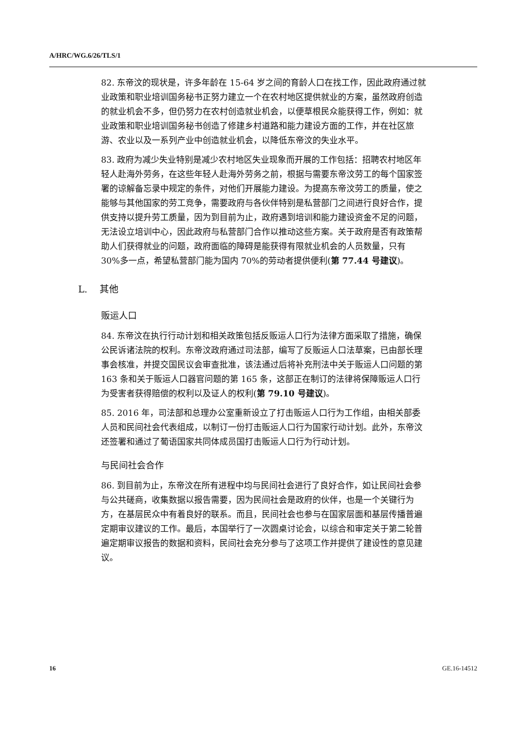A/HRC/WG.6/26/TLS/1
82. 东帝汶的现状是，许多年龄在 15-64 岁之间的育龄人口在找工作，因此政府通过就业政策和职业培训国务秘书正努力建立一个在农村地区提供就业的方案，虽然政府创造的就业机会不多，但仍努力在农村创造就业机会，以便草根民众能获得工作，例如：就业政策和职业培训国务秘书创造了修建乡村道路和能力建设方面的工作，并在社区旅游、农业以及一系列产业中创造就业机会，以降低东帝汶的失业水平。
83. 政府为减少失业特别是减少农村地区失业现象而开展的工作包括：招聘农村地区年轻人赴海外劳务，在这些年轻人赴海外劳务之前，根据与需要东帝汶劳工的每个国家签署的谅解备忘录中规定的条件，对他们开展能力建设。为提高东帝汶劳工的质量，使之能够与其他国家的劳工竞争，需要政府与各伙伴特别是私营部门之间进行良好合作，提供支持以提升劳工质量，因为到目前为止，政府遇到培训和能力建设资金不足的问题，无法设立培训中心，因此政府与私营部门合作以推动这些方案。关于政府是否有政策帮助人们获得就业的问题，政府面临的障碍是能获得有限就业机会的人员数量，只有 30%多一点，希望私营部门能为国内 70%的劳动者提供便利(第 77.44 号建议)。
L. 其他
贩运人口
84. 东帝汶在执行行动计划和相关政策包括反贩运人口行为法律方面采取了措施，确保公民诉诸法院的权利。东帝汶政府通过司法部，编写了反贩运人口法草案，已由部长理事会核准，并提交国民议会审查批准，该法通过后将补充刑法中关于贩运人口问题的第 163 条和关于贩运人口器官问题的第 165 条，这部正在制订的法律将保障贩运人口行为受害者获得赔偿的权利以及证人的权利(第 79.10 号建议)。
85. 2016 年，司法部和总理办公室重新设立了打击贩运人口行为工作组，由相关部委人员和民间社会代表组成，以制订一份打击贩运人口行为国家行动计划。此外，东帝汶还签署和通过了葡语国家共同体成员国打击贩运人口行为行动计划。
与民间社会合作
86. 到目前为止，东帝汶在所有进程中均与民间社会进行了良好合作，如让民间社会参与公共磋商，收集数据以报告需要，因为民间社会是政府的伙伴，也是一个关键行为方，在基层民众中有着良好的联系。而且，民间社会也参与在国家层面和基层传播普遍定期审议建议的工作。最后，本国举行了一次圆桌讨论会，以综合和审定关于第二轮普遍定期审议报告的数据和资料，民间社会充分参与了这项工作并提供了建设性的意见建议。
16 GE.16-14512